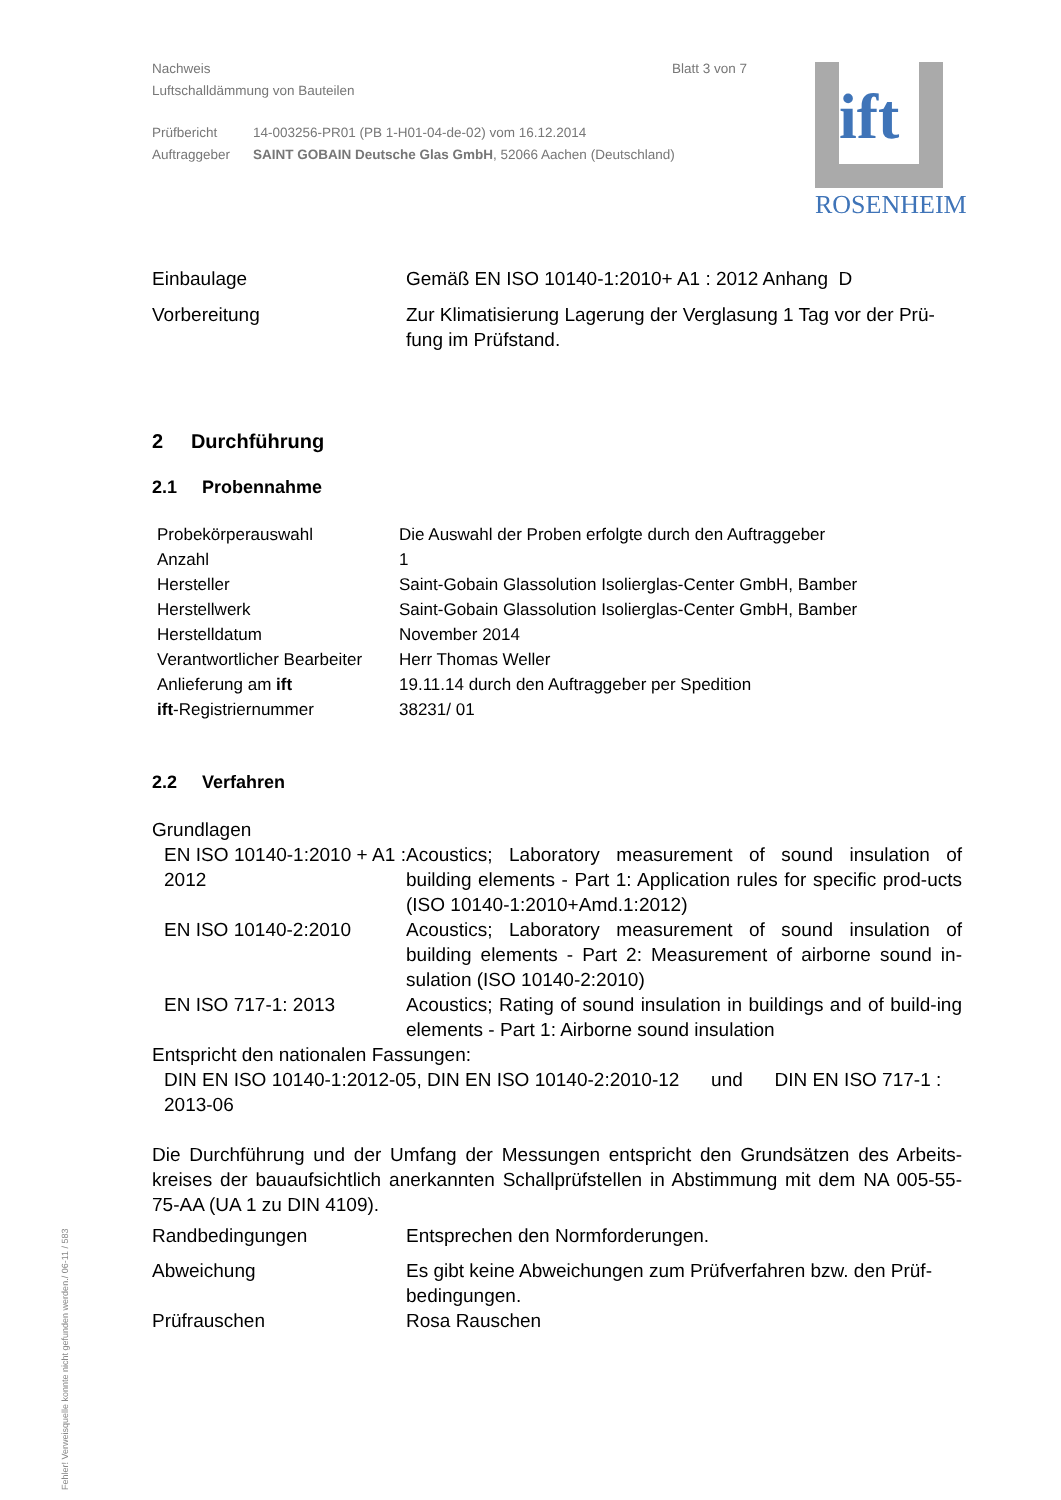Nachweis Blatt 3 von 7
Luftschalldämmung von Bauteilen
| Prüfbericht | 14-003256-PR01 (PB 1-H01-04-de-02) vom 16.12.2014 |
| Auftraggeber | SAINT GOBAIN Deutsche Glas GmbH , 52066 Aachen (Deutschland) |
| Einbaulage | Gemäß EN ISO 10140-1:2010+ A1 : 2012 Anhang D |
| Vorbereitung | Zur Klimatisierung Lagerung der Verglasung 1 Tag vor der Prü-fung im Prüfstand. |
2 Durchführung
2.1 Probennahme
| Probekörperauswahl | Die Auswahl der Proben erfolgte durch den Auftraggeber |
| Anzahl | 1 |
| Hersteller | Saint-Gobain Glassolution Isolierglas-Center GmbH, Bamber |
| Herstellwerk | Saint-Gobain Glassolution Isolierglas-Center GmbH, Bamber |
| Herstelldatum | November 2014 |
| Verantwortlicher Bearbeiter | Herr Thomas Weller |
| Anlieferung am ift | 19.11.14 durch den Auftraggeber per Spedition |
| ift -Registriernummer | 38231/ 01 |
2.2 Verfahren
Grundlagen
| EN ISO 10140-1:2010 + A1 : 2012 | Acoustics; Laboratory measurement of sound insulation of building elements - Part 1: Application rules for specific prod-ucts (ISO 10140-1:2010+Amd.1:2012) |
| EN ISO 10140-2:2010 | Acoustics; Laboratory measurement of sound insulation of building elements - Part 2: Measurement of airborne sound in-sulation (ISO 10140-2:2010) |
| EN ISO 717-1: 2013 | Acoustics; Rating of sound insulation in buildings and of build-ing elements - Part 1: Airborne sound insulation |
Entspricht den nationalen Fassungen:
DIN EN ISO 10140-1:2012-05, DIN EN ISO 10140-2:2010-12 und DIN EN ISO 717-1 : 2013-06
Die Durchführung und der Umfang der Messungen entspricht den Grundsätzen des Arbeits-kreises der bauaufsichtlich anerkannten Schallprüfstellen in Abstimmung mit dem NA 005-55-75-AA (UA 1 zu DIN 4109).
| Randbedingungen | Entsprechen den Normforderungen. |
| Abweichung | Es gibt keine Abweichungen zum Prüfverfahren bzw. den Prüf-bedingungen. |
| Prüfrauschen | Rosa Rauschen |
ift
ROSENHEIM
Fehler! Verweisquelle konnte nicht gefunden werden./ 06-11 / 583